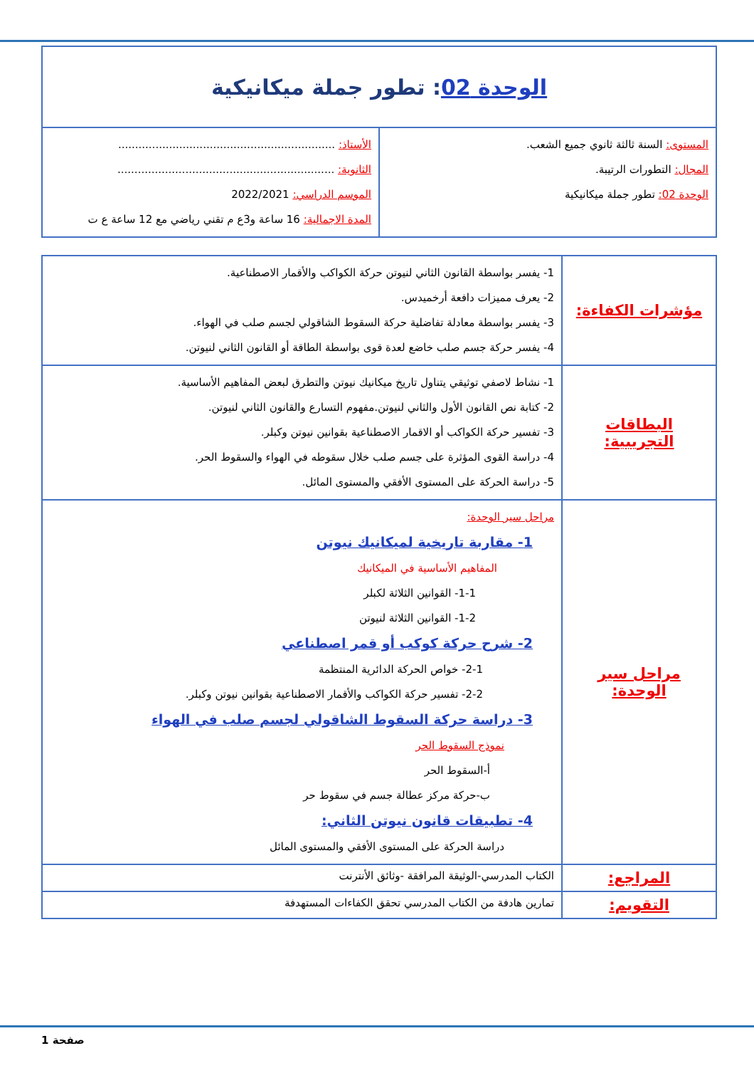| الوحدة 02 : تطور جملة ميكانيكية | |
| المستوى: السنة ثالثة ثانوي جميع الشعب. المجال: التطورات الرتيبة. الوحدة 02: تطور جملة ميكانيكية | الأستاذ: ................................................................ الثانوية: ................................................................ الموسم الدراسي: 2022/2021 المدة الاجمالية: 16 ساعة و3ع م تقني رياضي مع 12 ساعة ع ت |
| مؤشرات الكفاءة: | 1- يفسر بواسطة القانون الثاني لنيوتن حركة الكواكب والأقمار الاصطناعية. 2- يعرف مميزات دافعة أرخميدس. 3- يفسر بواسطة معادلة تفاضلية حركة السقوط الشاقولي لجسم صلب في الهواء. 4- يفسر حركة جسم صلب خاضع لعدة قوى بواسطة الطاقة أو القانون الثاني لنيوتن. |
| البطاقات التجريبية: | 1- نشاط لاصفي توثيقي يتناول تاريخ ميكانيك نيوتن والتطرق لبعض المفاهيم الأساسية. 2- كتابة نص القانون الأول والثاني لنيوتن.مفهوم التسارع والقانون الثاني لنيوتن. 3- تفسير حركة الكواكب أو الاقمار الاصطناعية بقوانين نيوتن وكبلر. 4- دراسة القوى المؤثرة على جسم صلب خلال سقوطه في الهواء والسقوط الحر. 5- دراسة الحركة على المستوى الأفقي والمستوى المائل. |
| مراحل سير الوحدة: | مراحل سير الوحدة: 1- مقاربة تاريخية لميكانيك نيوتن المفاهيم الأساسية في الميكانيك 1-1- القوانين الثلاثة لكبلر 1-2- القوانين الثلاثة لنيوتن 2- شرح حركة كوكب أو قمر اصطناعي 2-1- خواص الحركة الدائرية المنتظمة 2-2- تفسير حركة الكواكب والأقمار الاصطناعية بقوانين نيوتن وكبلر. 3- دراسة حركة السقوط الشاقولي لجسم صلب في الهواء نموذج السقوط الحر أ-السقوط الحر ب-حركة مركز عطالة جسم في سقوط حر 4- تطبيقات قانون نيوتن الثاني: دراسة الحركة على المستوى الأفقي والمستوى المائل |
| المراجع: | الكتاب المدرسي-الوثيقة المرافقة -وثائق الأنترنت |
| التقويم: | تمارين هادفة من الكتاب المدرسي تحقق الكفاءات المستهدفة |
صفحة 1